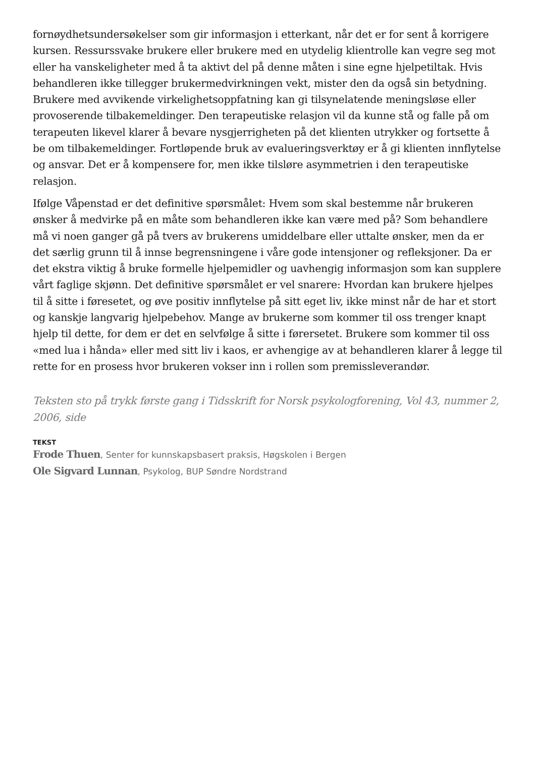fornøydhetsundersøkelser som gir informasjon i etterkant, når det er for sent å korrigere kursen. Ressurssvake brukere eller brukere med en utydelig klientrolle kan vegre seg mot eller ha vanskeligheter med å ta aktivt del på denne måten i sine egne hjelpetiltak. Hvis behandleren ikke tillegger brukermedvirkningen vekt, mister den da også sin betydning. Brukere med avvikende virkelighetsoppfatning kan gi tilsynelatende meningsløse eller provoserende tilbakemeldinger. Den terapeutiske relasjon vil da kunne stå og falle på om terapeuten likevel klarer å bevare nysgjerrigheten på det klienten utrykker og fortsette å be om tilbakemeldinger. Fortløpende bruk av evalueringsverktøy er å gi klienten innflytelse og ansvar. Det er å kompensere for, men ikke tilsløre asymmetrien i den terapeutiske relasjon.
Ifølge Våpenstad er det definitive spørsmålet: Hvem som skal bestemme når brukeren ønsker å medvirke på en måte som behandleren ikke kan være med på? Som behandlere må vi noen ganger gå på tvers av brukerens umiddelbare eller uttalte ønsker, men da er det særlig grunn til å innse begrensningene i våre gode intensjoner og refleksjoner. Da er det ekstra viktig å bruke formelle hjelpemidler og uavhengig informasjon som kan supplere vårt faglige skjønn. Det definitive spørsmålet er vel snarere: Hvordan kan brukere hjelpes til å sitte i føresetet, og øve positiv innflytelse på sitt eget liv, ikke minst når de har et stort og kanskje langvarig hjelpebehov. Mange av brukerne som kommer til oss trenger knapt hjelp til dette, for dem er det en selvfølge å sitte i førersetet. Brukere som kommer til oss «med lua i hånda» eller med sitt liv i kaos, er avhengige av at behandleren klarer å legge til rette for en prosess hvor brukeren vokser inn i rollen som premissleverandør.
Teksten sto på trykk første gang i Tidsskrift for Norsk psykologforening, Vol 43, nummer 2, 2006, side
TEKST
Frode Thuen, Senter for kunnskapsbasert praksis, Høgskolen i Bergen
Ole Sigvard Lunnan, Psykolog, BUP Søndre Nordstrand